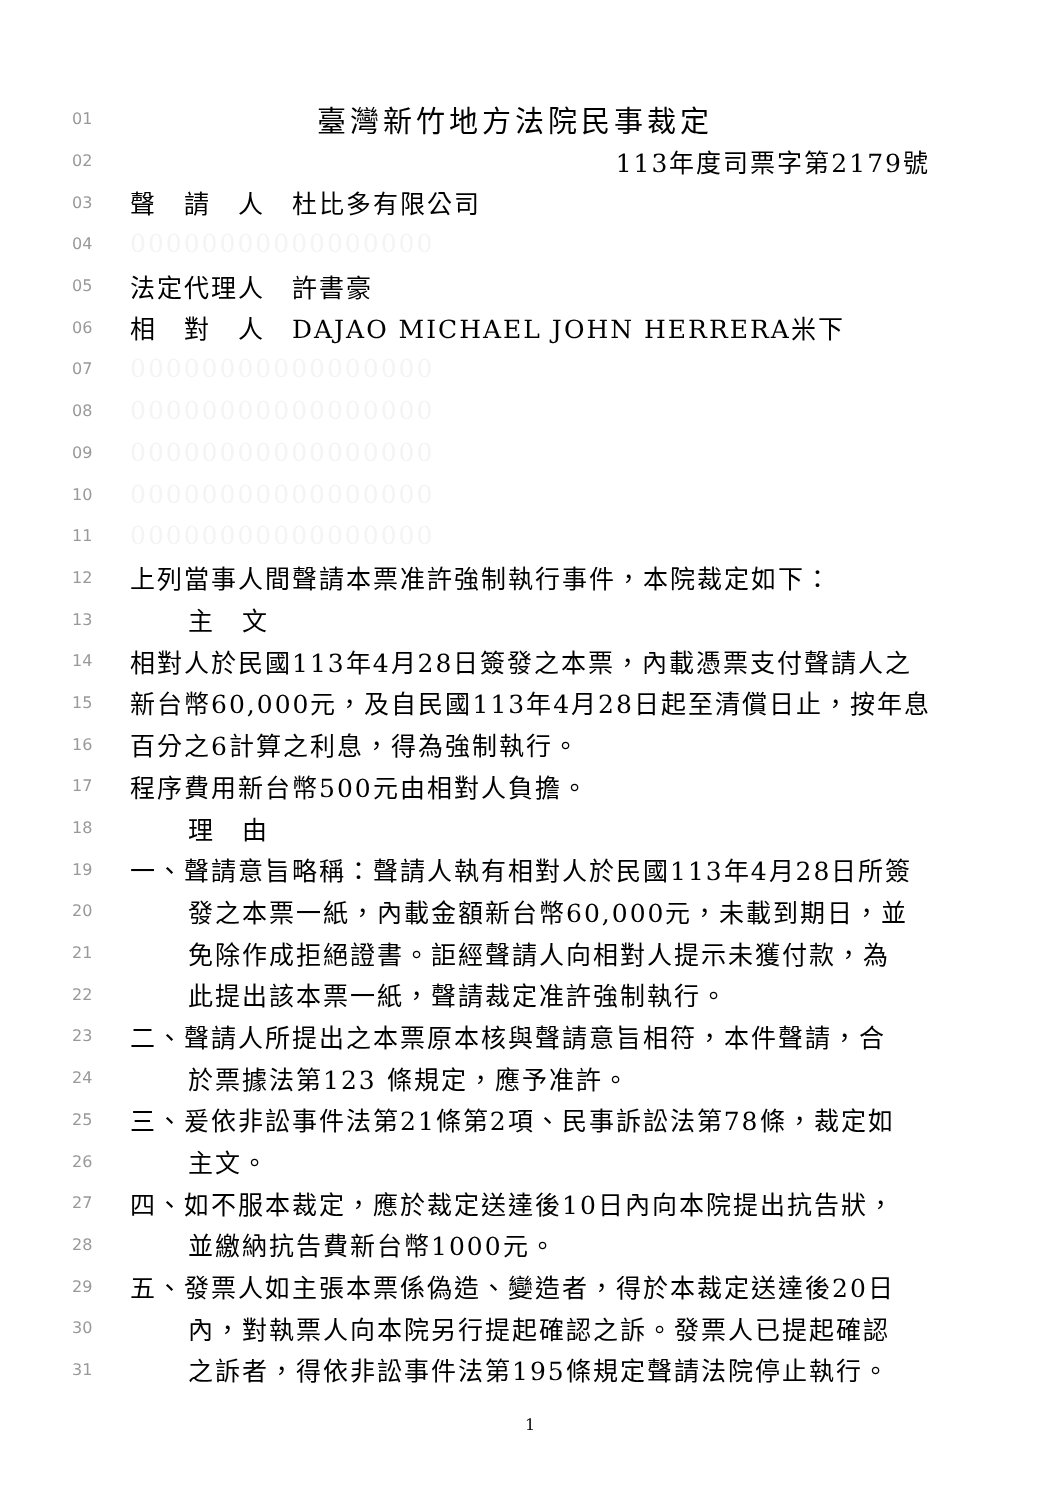01 臺灣新竹地方法院民事裁定
02 113年度司票字第2179號
03 聲　請　人　杜比多有限公司
04 00000000000000000
05 法定代理人　許書豪
06 相　對　人　DAJAO MICHAEL JOHN HERRERA米下
07 00000000000000000
08 00000000000000000
09 00000000000000000
10 00000000000000000
11 00000000000000000
12 上列當事人間聲請本票准許強制執行事件，本院裁定如下：
13 主　文
14 相對人於民國113年4月28日簽發之本票，內載憑票支付聲請人之
15 新台幣60,000元，及自民國113年4月28日起至清償日止，按年息
16 百分之6計算之利息，得為強制執行。
17 程序費用新台幣500元由相對人負擔。
18 理　由
19 一、聲請意旨略稱：聲請人執有相對人於民國113年4月28日所簽
20 發之本票一紙，內載金額新台幣60,000元，未載到期日，並
21 免除作成拒絕證書。詎經聲請人向相對人提示未獲付款，為
22 此提出該本票一紙，聲請裁定准許強制執行。
23 二、聲請人所提出之本票原本核與聲請意旨相符，本件聲請，合
24 於票據法第123 條規定，應予准許。
25 三、爰依非訟事件法第21條第2項、民事訴訟法第78條，裁定如
26 主文。
27 四、如不服本裁定，應於裁定送達後10日內向本院提出抗告狀，
28 並繳納抗告費新台幣1000元。
29 五、發票人如主張本票係偽造、變造者，得於本裁定送達後20日
30 內，對執票人向本院另行提起確認之訴。發票人已提起確認
31 之訴者，得依非訟事件法第195條規定聲請法院停止執行。
1